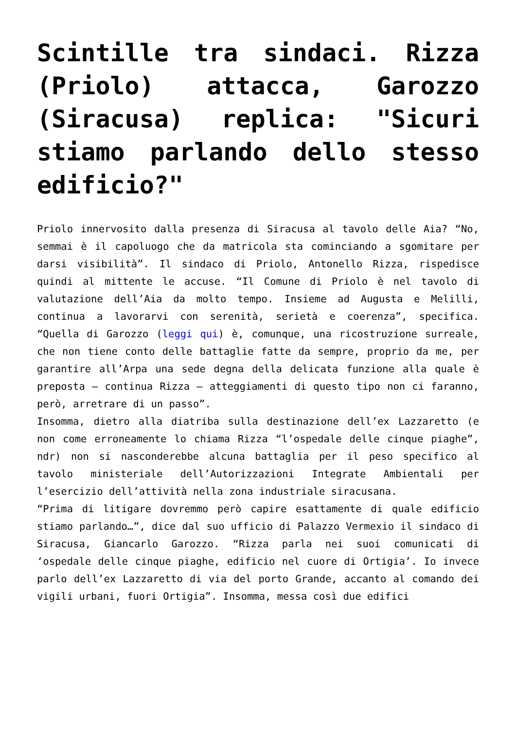Scintille tra sindaci. Rizza (Priolo) attacca, Garozzo (Siracusa) replica: "Sicuri stiamo parlando dello stesso edificio?"
Priolo innervosito dalla presenza di Siracusa al tavolo delle Aia? “No, semmai è il capoluogo che da matricola sta cominciando a sgomitare per darsi visibilità”. Il sindaco di Priolo, Antonello Rizza, rispedisce quindi al mittente le accuse. “Il Comune di Priolo è nel tavolo di valutazione dell’Aia da molto tempo. Insieme ad Augusta e Melilli, continua a lavorarvi con serenità, serietà e coerenza”, specifica. “Quella di Garozzo (leggi qui) è, comunque, una ricostruzione surreale, che non tiene conto delle battaglie fatte da sempre, proprio da me, per garantire all’Arpa una sede degna della delicata funzione alla quale è preposta – continua Rizza – atteggiamenti di questo tipo non ci faranno, però, arretrare di un passo”.
Insomma, dietro alla diatriba sulla destinazione dell’ex Lazzaretto (e non come erroneamente lo chiama Rizza “l’ospedale delle cinque piaghe”, ndr) non si nasconderebbe alcuna battaglia per il peso specifico al tavolo ministeriale dell’Autorizzazioni Integrate Ambientali per l’esercizio dell’attività nella zona industriale siracusana.
“Prima di litigare dovremmo però capire esattamente di quale edificio stiamo parlando…”, dice dal suo ufficio di Palazzo Vermexio il sindaco di Siracusa, Giancarlo Garozzo. “Rizza parla nei suoi comunicati di ‘ospedale delle cinque piaghe, edificio nel cuore di Ortigia’. Io invece parlo dell’ex Lazzaretto di via del porto Grande, accanto al comando dei vigili urbani, fuori Ortigia”. Insomma, messa così due edifici